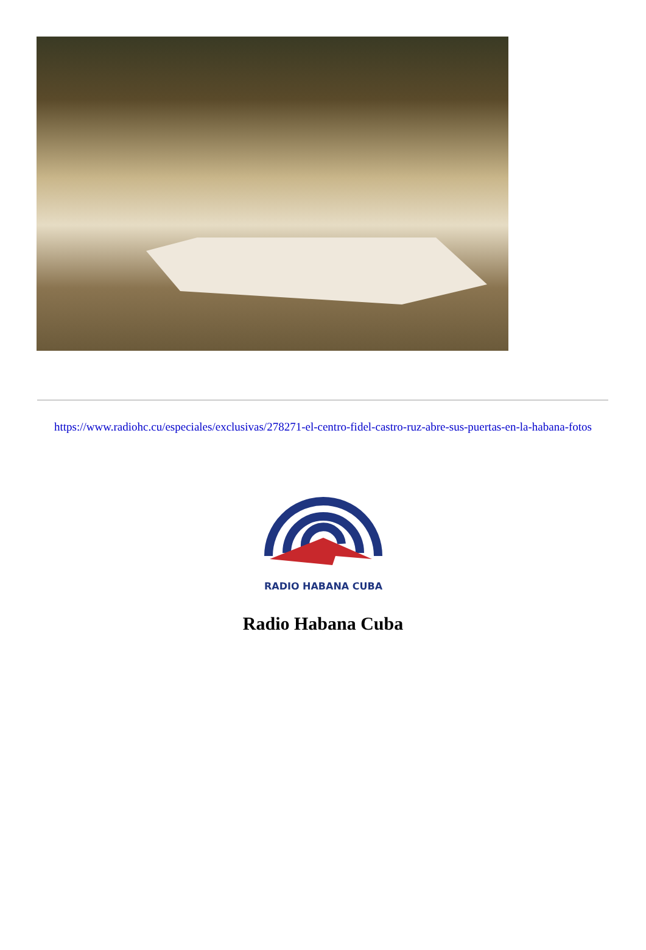https://www.radiohc.cu/especiales/exclusivas/278271-el-centro-fidel-castro-ruz-abre-sus-puertas-en-la-habana-fotos
RADIO HABANA CUBA
Radio Habana Cuba